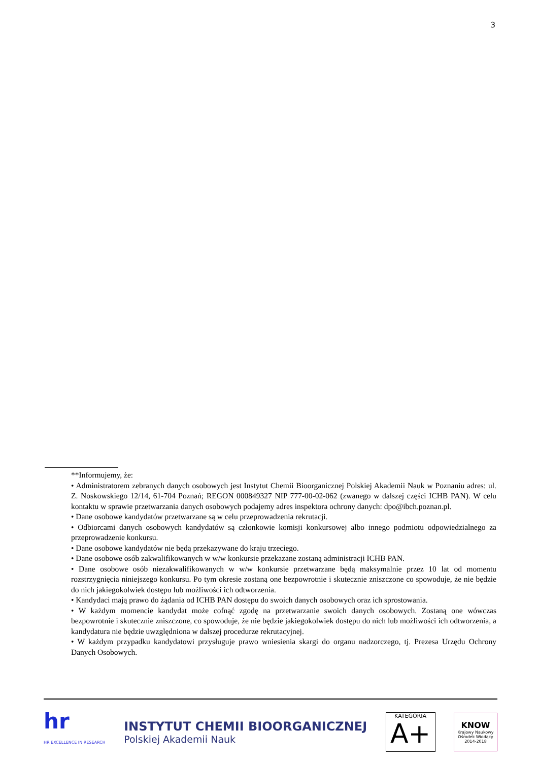3
**Informujemy, że:
• Administratorem zebranych danych osobowych jest Instytut Chemii Bioorganicznej Polskiej Akademii Nauk w Poznaniu adres: ul. Z. Noskowskiego 12/14, 61-704 Poznań; REGON 000849327 NIP 777-00-02-062 (zwanego w dalszej części ICHB PAN). W celu kontaktu w sprawie przetwarzania danych osobowych podajemy adres inspektora ochrony danych: dpo@ibch.poznan.pl.
• Dane osobowe kandydatów przetwarzane są w celu przeprowadzenia rekrutacji.
• Odbiorcami danych osobowych kandydatów są członkowie komisji konkursowej albo innego podmiotu odpowiedzialnego za przeprowadzenie konkursu.
• Dane osobowe kandydatów nie będą przekazywane do kraju trzeciego.
• Dane osobowe osób zakwalifikowanych w w/w konkursie przekazane zostaną administracji ICHB PAN.
• Dane osobowe osób niezakwalifikowanych w w/w konkursie przetwarzane będą maksymalnie przez 10 lat od momentu rozstrzygnięcia niniejszego konkursu. Po tym okresie zostaną one bezpowrotnie i skutecznie zniszczone co spowoduje, że nie będzie do nich jakiegokolwiek dostępu lub możliwości ich odtworzenia.
• Kandydaci mają prawo do żądania od ICHB PAN dostępu do swoich danych osobowych oraz ich sprostowania.
• W każdym momencie kandydat może cofnąć zgodę na przetwarzanie swoich danych osobowych. Zostaną one wówczas bezpowrotnie i skutecznie zniszczone, co spowoduje, że nie będzie jakiegokolwiek dostępu do nich lub możliwości ich odtworzenia, a kandydatura nie będzie uwzględniona w dalszej procedurze rekrutacyjnej.
• W każdym przypadku kandydatowi przysługuje prawo wniesienia skargi do organu nadzorczego, tj. Prezesa Urzędu Ochrony Danych Osobowych.
hr
HR EXCELLENCE IN RESEARCH
INSTYTUT CHEMII BIOORGANICZNEJ
Polskiej Akademii Nauk
KATEGORIA
A+
KNOW
Krajowy Naukowy Ośrodek Wiodący 2014-2018